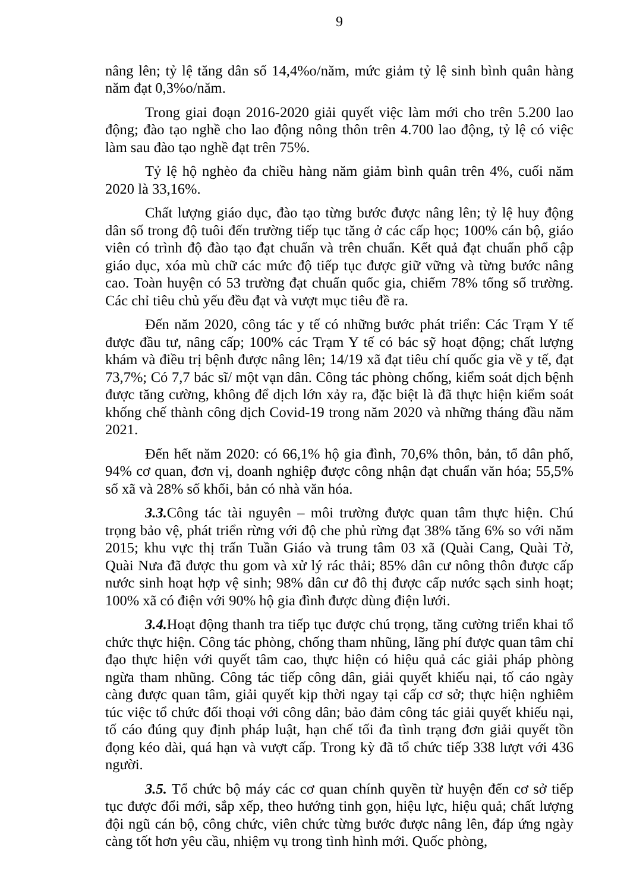9
nâng lên; tỷ lệ tăng dân số 14,4%o/năm, mức giảm tỷ lệ sinh bình quân hàng năm đạt 0,3%o/năm.
Trong giai đoạn 2016-2020 giải quyết việc làm mới cho trên 5.200 lao động; đào tạo nghề cho lao động nông thôn trên 4.700 lao động, tỷ lệ có việc làm sau đào tạo nghề đạt trên 75%.
Tỷ lệ hộ nghèo đa chiều hàng năm giảm bình quân trên 4%, cuối năm 2020 là 33,16%.
Chất lượng giáo dục, đào tạo từng bước được nâng lên; tỷ lệ huy động dân số trong độ tuôi đến trường tiếp tục tăng ở các cấp học; 100% cán bộ, giáo viên có trình độ đào tạo đạt chuẩn và trên chuẩn. Kết quả đạt chuẩn phổ cập giáo dục, xóa mù chữ các mức độ tiếp tục được giữ vững và từng bước nâng cao. Toàn huyện có 53 trường đạt chuẩn quốc gia, chiếm 78% tổng số trường. Các chỉ tiêu chủ yếu đều đạt và vượt mục tiêu đề ra.
Đến năm 2020, công tác y tế có những bước phát triển: Các Trạm Y tế được đầu tư, nâng cấp; 100% các Trạm Y tế có bác sỹ hoạt động; chất lượng khám và điều trị bệnh được nâng lên; 14/19 xã đạt tiêu chí quốc gia về y tế, đạt 73,7%; Có 7,7 bác sĩ/ một vạn dân. Công tác phòng chống, kiểm soát dịch bệnh được tăng cường, không để dịch lớn xảy ra, đặc biệt là đã thực hiện kiểm soát khống chế thành công dịch Covid-19 trong năm 2020 và những tháng đầu năm 2021.
Đến hết năm 2020: có 66,1% hộ gia đình, 70,6% thôn, bản, tổ dân phố, 94% cơ quan, đơn vị, doanh nghiệp được công nhận đạt chuẩn văn hóa; 55,5% số xã và 28% số khối, bản có nhà văn hóa.
3.3. Công tác tài nguyên – môi trường được quan tâm thực hiện. Chú trọng bảo vệ, phát triển rừng với độ che phủ rừng đạt 38% tăng 6% so với năm 2015; khu vực thị trấn Tuần Giáo và trung tâm 03 xã (Quài Cang, Quài Tở, Quài Nưa đã được thu gom và xử lý rác thải; 85% dân cư nông thôn được cấp nước sinh hoạt hợp vệ sinh; 98% dân cư đô thị được cấp nước sạch sinh hoạt; 100% xã có điện với 90% hộ gia đình được dùng điện lưới.
3.4. Hoạt động thanh tra tiếp tục được chú trọng, tăng cường triển khai tổ chức thực hiện. Công tác phòng, chống tham nhũng, lãng phí được quan tâm chỉ đạo thực hiện với quyết tâm cao, thực hiện có hiệu quả các giải pháp phòng ngừa tham nhũng. Công tác tiếp công dân, giải quyết khiếu nại, tố cáo ngày càng được quan tâm, giải quyết kịp thời ngay tại cấp cơ sở; thực hiện nghiêm túc việc tổ chức đối thoại với công dân; bảo đảm công tác giải quyết khiếu nại, tố cáo đúng quy định pháp luật, hạn chế tối đa tình trạng đơn giải quyết tồn đọng kéo dài, quá hạn và vượt cấp. Trong kỳ đã tổ chức tiếp 338 lượt với 436 người.
3.5. Tổ chức bộ máy các cơ quan chính quyền từ huyện đến cơ sở tiếp tục được đổi mới, sắp xếp, theo hướng tinh gọn, hiệu lực, hiệu quả; chất lượng đội ngũ cán bộ, công chức, viên chức từng bước được nâng lên, đáp ứng ngày càng tốt hơn yêu cầu, nhiệm vụ trong tình hình mới. Quốc phòng,